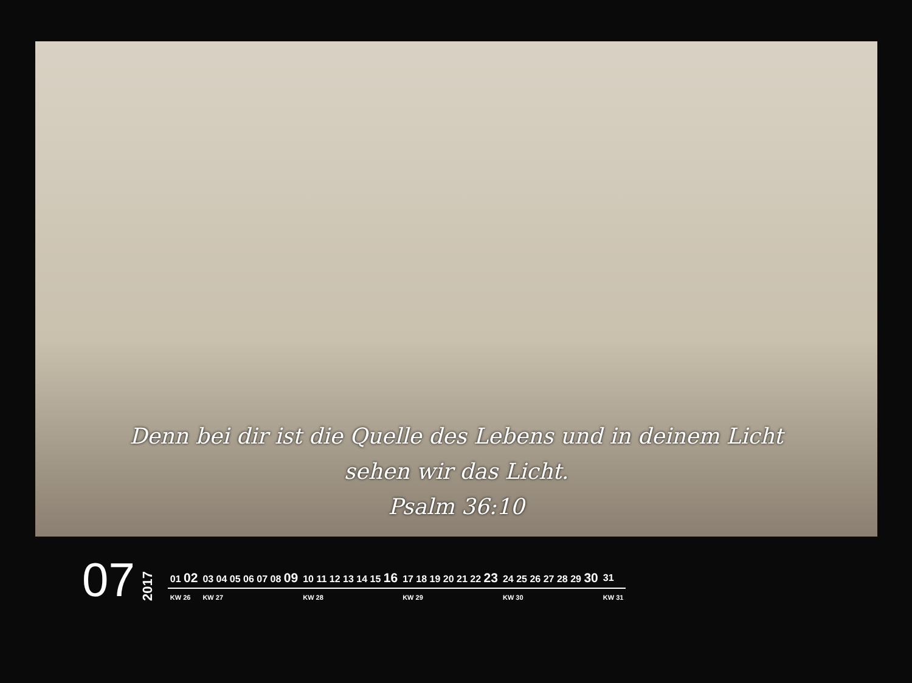Denn bei dir ist die Quelle des Lebens und in deinem Licht
sehen wir das Licht.
Psalm 36:10
07
2017
| 01 02 | 03 04 05 06 07 08 09 | 10 11 12 13 14 15 16 | 17 18 19 20 21 22 23 | 24 25 26 27 28 29 30 | 31 |
| KW 26 | KW 27 | KW 28 | KW 29 | KW 30 | KW 31 |